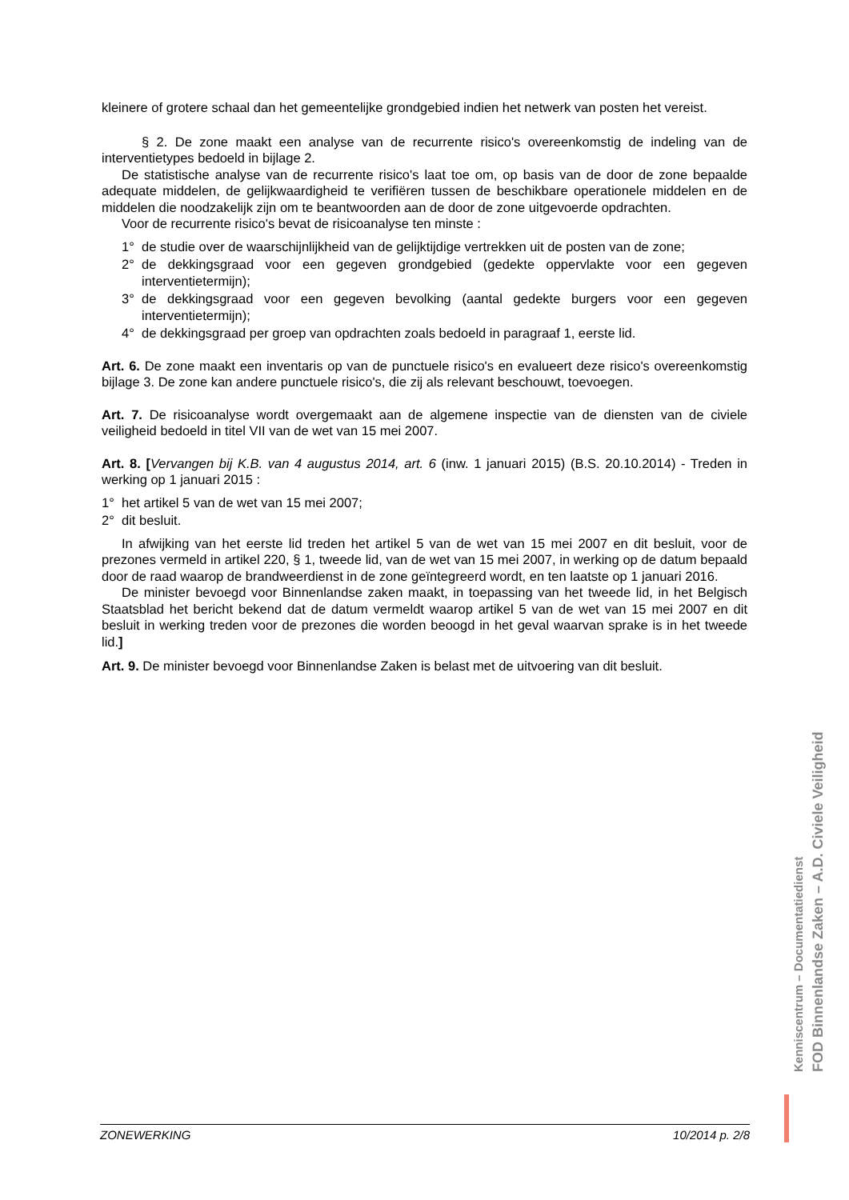kleinere of grotere schaal dan het gemeentelijke grondgebied indien het netwerk van posten het vereist.
§ 2. De zone maakt een analyse van de recurrente risico's overeenkomstig de indeling van de interventietypes bedoeld in bijlage 2.
De statistische analyse van de recurrente risico's laat toe om, op basis van de door de zone bepaalde adequate middelen, de gelijkwaardigheid te verifiëren tussen de beschikbare operationele middelen en de middelen die noodzakelijk zijn om te beantwoorden aan de door de zone uitgevoerde opdrachten.
Voor de recurrente risico's bevat de risicoanalyse ten minste :
1° de studie over de waarschijnlijkheid van de gelijktijdige vertrekken uit de posten van de zone;
2° de dekkingsgraad voor een gegeven grondgebied (gedekte oppervlakte voor een gegeven interventietermijn);
3° de dekkingsgraad voor een gegeven bevolking (aantal gedekte burgers voor een gegeven interventietermijn);
4° de dekkingsgraad per groep van opdrachten zoals bedoeld in paragraaf 1, eerste lid.
Art. 6. De zone maakt een inventaris op van de punctuele risico's en evalueert deze risico's overeenkomstig bijlage 3. De zone kan andere punctuele risico's, die zij als relevant beschouwt, toevoegen.
Art. 7. De risicoanalyse wordt overgemaakt aan de algemene inspectie van de diensten van de civiele veiligheid bedoeld in titel VII van de wet van 15 mei 2007.
Art. 8. [Vervangen bij K.B. van 4 augustus 2014, art. 6 (inw. 1 januari 2015) (B.S. 20.10.2014) - Treden in werking op 1 januari 2015 :
1° het artikel 5 van de wet van 15 mei 2007;
2° dit besluit.
In afwijking van het eerste lid treden het artikel 5 van de wet van 15 mei 2007 en dit besluit, voor de prezones vermeld in artikel 220, § 1, tweede lid, van de wet van 15 mei 2007, in werking op de datum bepaald door de raad waarop de brandweerdienst in de zone geïntegreerd wordt, en ten laatste op 1 januari 2016.
De minister bevoegd voor Binnenlandse zaken maakt, in toepassing van het tweede lid, in het Belgisch Staatsblad het bericht bekend dat de datum vermeldt waarop artikel 5 van de wet van 15 mei 2007 en dit besluit in werking treden voor de prezones die worden beoogd in het geval waarvan sprake is in het tweede lid.]
Art. 9. De minister bevoegd voor Binnenlandse Zaken is belast met de uitvoering van dit besluit.
FOD Binnenlandse Zaken – A.D. Civiele Veiligheid
Kenniscentrum – Documentatiedienst
ZONEWERKING 10/2014 p. 2/8